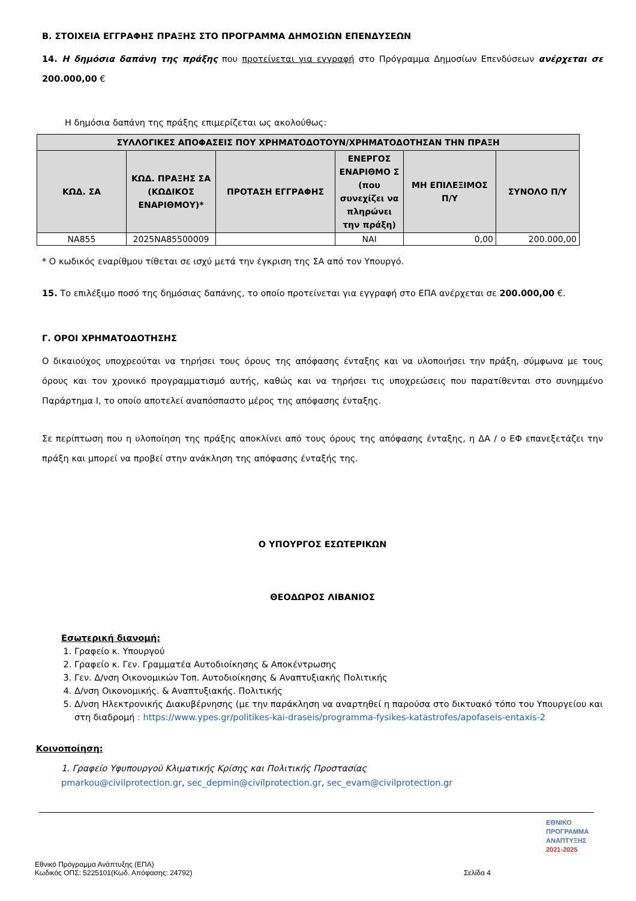Β. ΣΤΟΙΧΕΙΑ ΕΓΓΡΑΦΗΣ ΠΡΑΞΗΣ ΣΤΟ ΠΡΟΓΡΑΜΜΑ ΔΗΜΟΣΙΩΝ ΕΠΕΝΔΥΣΕΩΝ
14. Η δημόσια δαπάνη της πράξης που προτείνεται για εγγραφή στο Πρόγραμμα Δημοσίων Επενδύσεων ανέρχεται σε 200.000,00 €
Η δημόσια δαπάνη της πράξης επιμερίζεται ως ακολούθως:
| ΣΥΛΛΟΓΙΚΕΣ ΑΠΟΦΑΣΕΙΣ ΠΟΥ ΧΡΗΜΑΤΟΔΟΤΟΥΝ/ΧΡΗΜΑΤΟΔΟΤΗΣΑΝ ΤΗΝ ΠΡΑΞΗ | | | | | |
| --- | --- | --- | --- | --- | --- |
| ΚΩΔ. ΣΑ | ΚΩΔ. ΠΡΑΞΗΣ ΣΑ (ΚΩΔΙΚΟΣ ΕΝΑΡΙΘΜΟΥ)* | ΠΡΟΤΑΣΗ ΕΓΓΡΑΦΗΣ | ΕΝΕΡΓΟΣ ΕΝΑΡΙΘΜΟ Σ (που συνεχίζει να πληρώνει την πράξη) | ΜΗ ΕΠΙΛΕΞΙΜΟΣ Π/Υ | ΣΥΝΟΛΟ Π/Υ |
| NA855 | 2025NA85500009 | | ΝΑΙ | 0,00 | 200.000,00 |
* Ο κωδικός εναρίθμου τίθεται σε ισχύ μετά την έγκριση της ΣΑ από τον Υπουργό.
15. Το επιλέξιμο ποσό της δημόσιας δαπάνης, το οποίο προτείνεται για εγγραφή στο ΕΠΑ ανέρχεται σε 200.000,00 €.
Γ. ΟΡΟΙ ΧΡΗΜΑΤΟΔΟΤΗΣΗΣ
Ο δικαιούχος υποχρεούται να τηρήσει τους όρους της απόφασης ένταξης και να υλοποιήσει την πράξη, σύμφωνα με τους όρους και τον χρονικό προγραμματισμό αυτής, καθώς και να τηρήσει τις υποχρεώσεις που παρατίθενται στο συνημμένο Παράρτημα Ι, το οποίο αποτελεί αναπόσπαστο μέρος της απόφασης ένταξης.
Σε περίπτωση που η υλοποίηση της πράξης αποκλίνει από τους όρους της απόφασης ένταξης, η ΔΑ / ο ΕΦ επανεξετάζει την πράξη και μπορεί να προβεί στην ανάκληση της απόφασης ένταξής της.
Ο ΥΠΟΥΡΓΟΣ ΕΣΩΤΕΡΙΚΩΝ
ΘΕΟΔΩΡΟΣ ΛΙΒΑΝΙΟΣ
Εσωτερική διανομή:
1. Γραφείο κ. Υπουργού
2. Γραφείο κ. Γεν. Γραμματέα Αυτοδιοίκησης & Αποκέντρωσης
3. Γεν. Δ/νση Οικονομικών Τοπ. Αυτοδιοίκησης & Αναπτυξιακής Πολιτικής
4. Δ/νση Οικονομικής. & Αναπτυξιακής. Πολιτικής
5. Δ/νση Ηλεκτρονικής Διακυβέρνησης (με την παράκληση να αναρτηθεί η παρούσα στο δικτυακό τόπο του Υπουργείου και στη διαδρομή : https://www.ypes.gr/politikes-kai-draseis/programma-fysikes-katastrofes/apofaseis-entaxis-2
Κοινοποίηση:
1. Γραφείο Υφυπουργού Κλιματικής Κρίσης και Πολιτικής Προστασίας
pmarkou@civilprotection.gr, sec_depmin@civilprotection.gr, sec_evam@civilprotection.gr
ΕΘΝΙΚΟ
ΠΡΟΓΡΑΜΜΑ
ΑΝΑΠΤΥΞΗΣ
2021-2025
Εθνικό Πρόγραμμα Ανάπτυξης (ΕΠΑ)
Κωδικός ΟΠΣ: 5225101(Κωδ. Απόφασης: 24792) Σελίδα 4